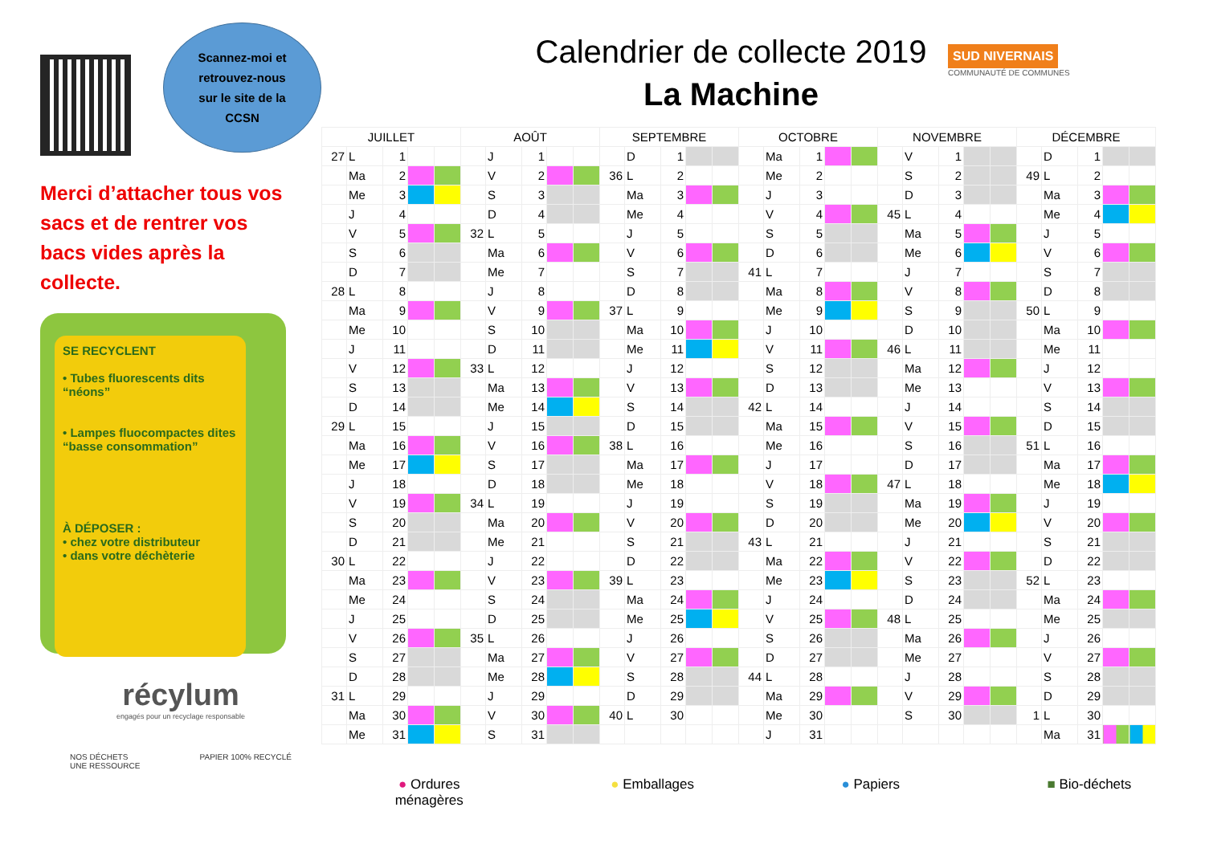Scannez-moi et
retrouvez-nous
sur le site de la
CCSN
Merci d’attacher tous vos sacs et de rentrer vos bacs vides après la collecte.
SE RECYCLENT
• Tubes fluorescents dits “néons”
• Lampes fluocompactes dites “basse consommation”
À DÉPOSER :
• chez votre distributeur
• dans votre déchèterie
récylum
engagés pour un recyclage responsable
NOS DÉCHETS
UNE RESSOURCE
PAPIER 100% RECYCLÉ
Calendrier de collecte 2019
La Machine
SUD NIVERNAIS
COMMUNAUTÉ DE COMMUNES
| JUILLET | | | | | AOÛT | | | | | SEPTEMBRE | | | | | OCTOBRE | | | | | NOVEMBRE | | | | | DÉCEMBRE | | | | |
| --- | --- | --- | --- | --- | --- | --- | --- | --- | --- | --- | --- | --- | --- | --- | --- | --- | --- | --- | --- | --- | --- | --- | --- | --- | --- | --- | --- | --- | --- |
| 27 | L | 1 | | | | J | 1 | | | | D | 1 | | | | Ma | 1 | | | | V | 1 | | | | D | 1 | | |
| | Ma | 2 | | | | V | 2 | | | 36 | L | 2 | | | | Me | 2 | | | | S | 2 | | | 49 | L | 2 | | |
| | Me | 3 | | | | S | 3 | | | | Ma | 3 | | | | J | 3 | | | | D | 3 | | | | Ma | 3 | | |
| | J | 4 | | | | D | 4 | | | | Me | 4 | | | | V | 4 | | | 45 | L | 4 | | | | Me | 4 | | |
| | V | 5 | | | 32 | L | 5 | | | | J | 5 | | | | S | 5 | | | | Ma | 5 | | | | J | 5 | | |
| | S | 6 | | | | Ma | 6 | | | | V | 6 | | | | D | 6 | | | | Me | 6 | | | | V | 6 | | |
| | D | 7 | | | | Me | 7 | | | | S | 7 | | | 41 | L | 7 | | | | J | 7 | | | | S | 7 | | |
| 28 | L | 8 | | | | J | 8 | | | | D | 8 | | | | Ma | 8 | | | | V | 8 | | | | D | 8 | | |
| | Ma | 9 | | | | V | 9 | | | 37 | L | 9 | | | | Me | 9 | | | | S | 9 | | | 50 | L | 9 | | |
| | Me | 10 | | | | S | 10 | | | | Ma | 10 | | | | J | 10 | | | | D | 10 | | | | Ma | 10 | | |
| | J | 11 | | | | D | 11 | | | | Me | 11 | | | | V | 11 | | | 46 | L | 11 | | | | Me | 11 | | |
| | V | 12 | | | 33 | L | 12 | | | | J | 12 | | | | S | 12 | | | | Ma | 12 | | | | J | 12 | | |
| | S | 13 | | | | Ma | 13 | | | | V | 13 | | | | D | 13 | | | | Me | 13 | | | | V | 13 | | |
| | D | 14 | | | | Me | 14 | | | | S | 14 | | | 42 | L | 14 | | | | J | 14 | | | | S | 14 | | |
| 29 | L | 15 | | | | J | 15 | | | | D | 15 | | | | Ma | 15 | | | | V | 15 | | | | D | 15 | | |
| | Ma | 16 | | | | V | 16 | | | 38 | L | 16 | | | | Me | 16 | | | | S | 16 | | | 51 | L | 16 | | |
| | Me | 17 | | | | S | 17 | | | | Ma | 17 | | | | J | 17 | | | | D | 17 | | | | Ma | 17 | | |
| | J | 18 | | | | D | 18 | | | | Me | 18 | | | | V | 18 | | | 47 | L | 18 | | | | Me | 18 | | |
| | V | 19 | | | 34 | L | 19 | | | | J | 19 | | | | S | 19 | | | | Ma | 19 | | | | J | 19 | | |
| | S | 20 | | | | Ma | 20 | | | | V | 20 | | | | D | 20 | | | | Me | 20 | | | | V | 20 | | |
| | D | 21 | | | | Me | 21 | | | | S | 21 | | | 43 | L | 21 | | | | J | 21 | | | | S | 21 | | |
| 30 | L | 22 | | | | J | 22 | | | | D | 22 | | | | Ma | 22 | | | | V | 22 | | | | D | 22 | | |
| | Ma | 23 | | | | V | 23 | | | 39 | L | 23 | | | | Me | 23 | | | | S | 23 | | | 52 | L | 23 | | |
| | Me | 24 | | | | S | 24 | | | | Ma | 24 | | | | J | 24 | | | | D | 24 | | | | Ma | 24 | | |
| | J | 25 | | | | D | 25 | | | | Me | 25 | | | | V | 25 | | | 48 | L | 25 | | | | Me | 25 | | |
| | V | 26 | | | 35 | L | 26 | | | | J | 26 | | | | S | 26 | | | | Ma | 26 | | | | J | 26 | | |
| | S | 27 | | | | Ma | 27 | | | | V | 27 | | | | D | 27 | | | | Me | 27 | | | | V | 27 | | |
| | D | 28 | | | | Me | 28 | | | | S | 28 | | | 44 | L | 28 | | | | J | 28 | | | | S | 28 | | |
| 31 | L | 29 | | | | J | 29 | | | | D | 29 | | | | Ma | 29 | | | | V | 29 | | | | D | 29 | | |
| | Ma | 30 | | | | V | 30 | | | 40 | L | 30 | | | | Me | 30 | | | | S | 30 | | | 1 | L | 30 | | |
| | Me | 31 | | | | S | 31 | | | | | | | | | J | 31 | | | | | | | | | Ma | 31 | | |
● Ordures
ménagères
● Emballages ● Papiers ■ Bio-déchets